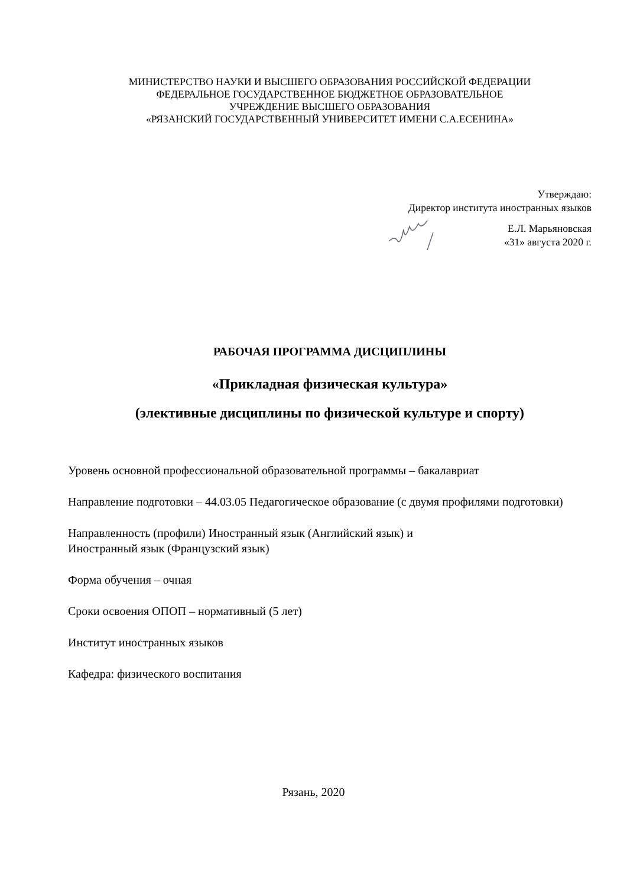МИНИСТЕРСТВО НАУКИ И ВЫСШЕГО ОБРАЗОВАНИЯ РОССИЙСКОЙ ФЕДЕРАЦИИ
ФЕДЕРАЛЬНОЕ ГОСУДАРСТВЕННОЕ БЮДЖЕТНОЕ ОБРАЗОВАТЕЛЬНОЕ
УЧРЕЖДЕНИЕ ВЫСШЕГО ОБРАЗОВАНИЯ
«РЯЗАНСКИЙ ГОСУДАРСТВЕННЫЙ УНИВЕРСИТЕТ ИМЕНИ С.А.ЕСЕНИНА»
Утверждаю:
Директор института иностранных языков
Е.Л. Марьяновская
«31» августа 2020 г.
РАБОЧАЯ ПРОГРАММА ДИСЦИПЛИНЫ
«Прикладная физическая культура»
(элективные дисциплины по физической культуре и спорту)
Уровень основной профессиональной образовательной программы – бакалавриат
Направление подготовки – 44.03.05 Педагогическое образование (с двумя профилями подготовки)
Направленность (профили) Иностранный язык (Английский язык) и
Иностранный язык (Французский язык)
Форма обучения – очная
Сроки освоения ОПОП – нормативный (5 лет)
Институт иностранных языков
Кафедра: физического воспитания
Рязань, 2020